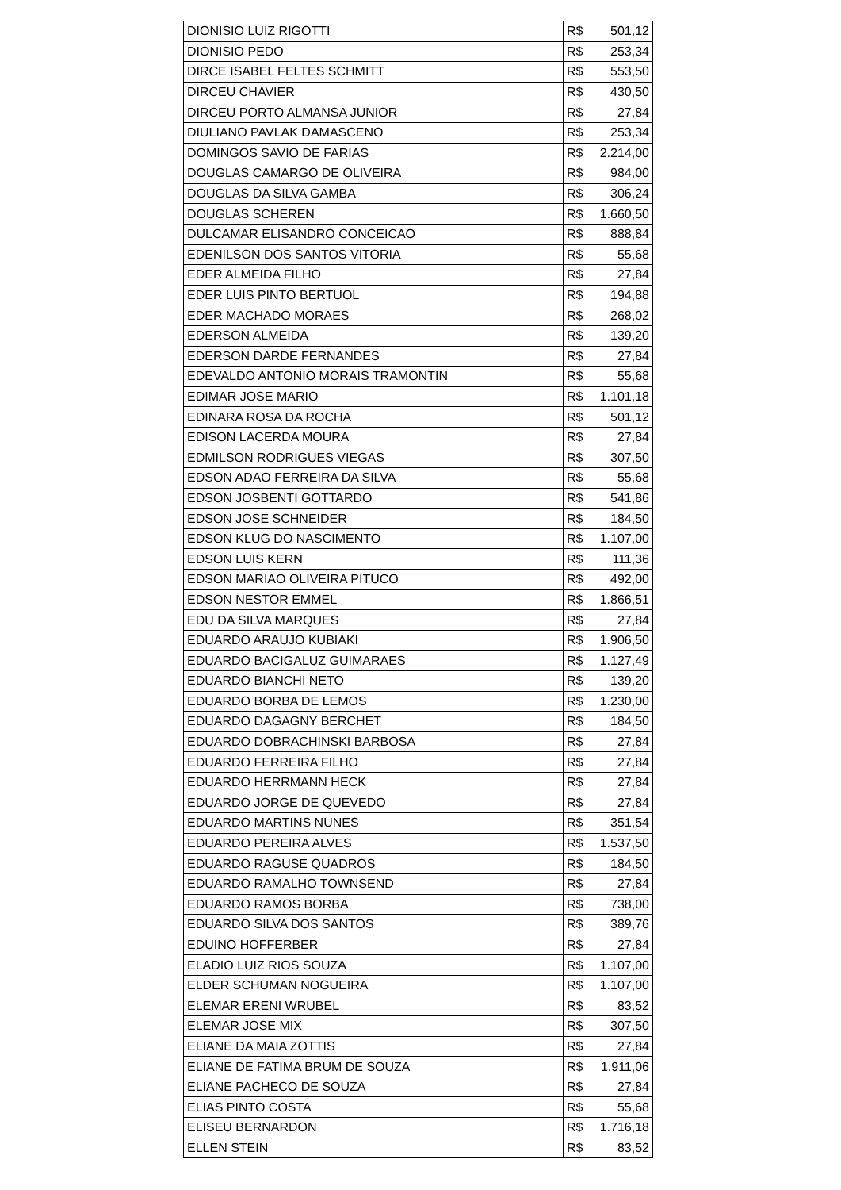| DIONISIO LUIZ RIGOTTI | R$ 501,12 |
| DIONISIO PEDO | R$ 253,34 |
| DIRCE ISABEL FELTES SCHMITT | R$ 553,50 |
| DIRCEU CHAVIER | R$ 430,50 |
| DIRCEU PORTO ALMANSA JUNIOR | R$ 27,84 |
| DIULIANO PAVLAK DAMASCENO | R$ 253,34 |
| DOMINGOS SAVIO DE FARIAS | R$ 2.214,00 |
| DOUGLAS CAMARGO DE OLIVEIRA | R$ 984,00 |
| DOUGLAS DA SILVA GAMBA | R$ 306,24 |
| DOUGLAS SCHEREN | R$ 1.660,50 |
| DULCAMAR ELISANDRO CONCEICAO | R$ 888,84 |
| EDENILSON DOS SANTOS VITORIA | R$ 55,68 |
| EDER ALMEIDA FILHO | R$ 27,84 |
| EDER LUIS PINTO BERTUOL | R$ 194,88 |
| EDER MACHADO MORAES | R$ 268,02 |
| EDERSON ALMEIDA | R$ 139,20 |
| EDERSON DARDE FERNANDES | R$ 27,84 |
| EDEVALDO ANTONIO MORAIS TRAMONTIN | R$ 55,68 |
| EDIMAR JOSE MARIO | R$ 1.101,18 |
| EDINARA ROSA DA ROCHA | R$ 501,12 |
| EDISON LACERDA MOURA | R$ 27,84 |
| EDMILSON RODRIGUES VIEGAS | R$ 307,50 |
| EDSON ADAO FERREIRA DA SILVA | R$ 55,68 |
| EDSON JOSBENTI GOTTARDO | R$ 541,86 |
| EDSON JOSE SCHNEIDER | R$ 184,50 |
| EDSON KLUG DO NASCIMENTO | R$ 1.107,00 |
| EDSON LUIS KERN | R$ 111,36 |
| EDSON MARIAO OLIVEIRA PITUCO | R$ 492,00 |
| EDSON NESTOR EMMEL | R$ 1.866,51 |
| EDU DA SILVA MARQUES | R$ 27,84 |
| EDUARDO ARAUJO KUBIAKI | R$ 1.906,50 |
| EDUARDO BACIGALUZ GUIMARAES | R$ 1.127,49 |
| EDUARDO BIANCHI NETO | R$ 139,20 |
| EDUARDO BORBA DE LEMOS | R$ 1.230,00 |
| EDUARDO DAGAGNY BERCHET | R$ 184,50 |
| EDUARDO DOBRACHINSKI BARBOSA | R$ 27,84 |
| EDUARDO FERREIRA FILHO | R$ 27,84 |
| EDUARDO HERRMANN HECK | R$ 27,84 |
| EDUARDO JORGE DE QUEVEDO | R$ 27,84 |
| EDUARDO MARTINS NUNES | R$ 351,54 |
| EDUARDO PEREIRA ALVES | R$ 1.537,50 |
| EDUARDO RAGUSE QUADROS | R$ 184,50 |
| EDUARDO RAMALHO TOWNSEND | R$ 27,84 |
| EDUARDO RAMOS BORBA | R$ 738,00 |
| EDUARDO SILVA DOS SANTOS | R$ 389,76 |
| EDUINO HOFFERBER | R$ 27,84 |
| ELADIO LUIZ RIOS SOUZA | R$ 1.107,00 |
| ELDER SCHUMAN NOGUEIRA | R$ 1.107,00 |
| ELEMAR ERENI WRUBEL | R$ 83,52 |
| ELEMAR JOSE MIX | R$ 307,50 |
| ELIANE DA MAIA ZOTTIS | R$ 27,84 |
| ELIANE DE FATIMA BRUM DE SOUZA | R$ 1.911,06 |
| ELIANE PACHECO DE SOUZA | R$ 27,84 |
| ELIAS PINTO COSTA | R$ 55,68 |
| ELISEU BERNARDON | R$ 1.716,18 |
| ELLEN STEIN | R$ 83,52 |